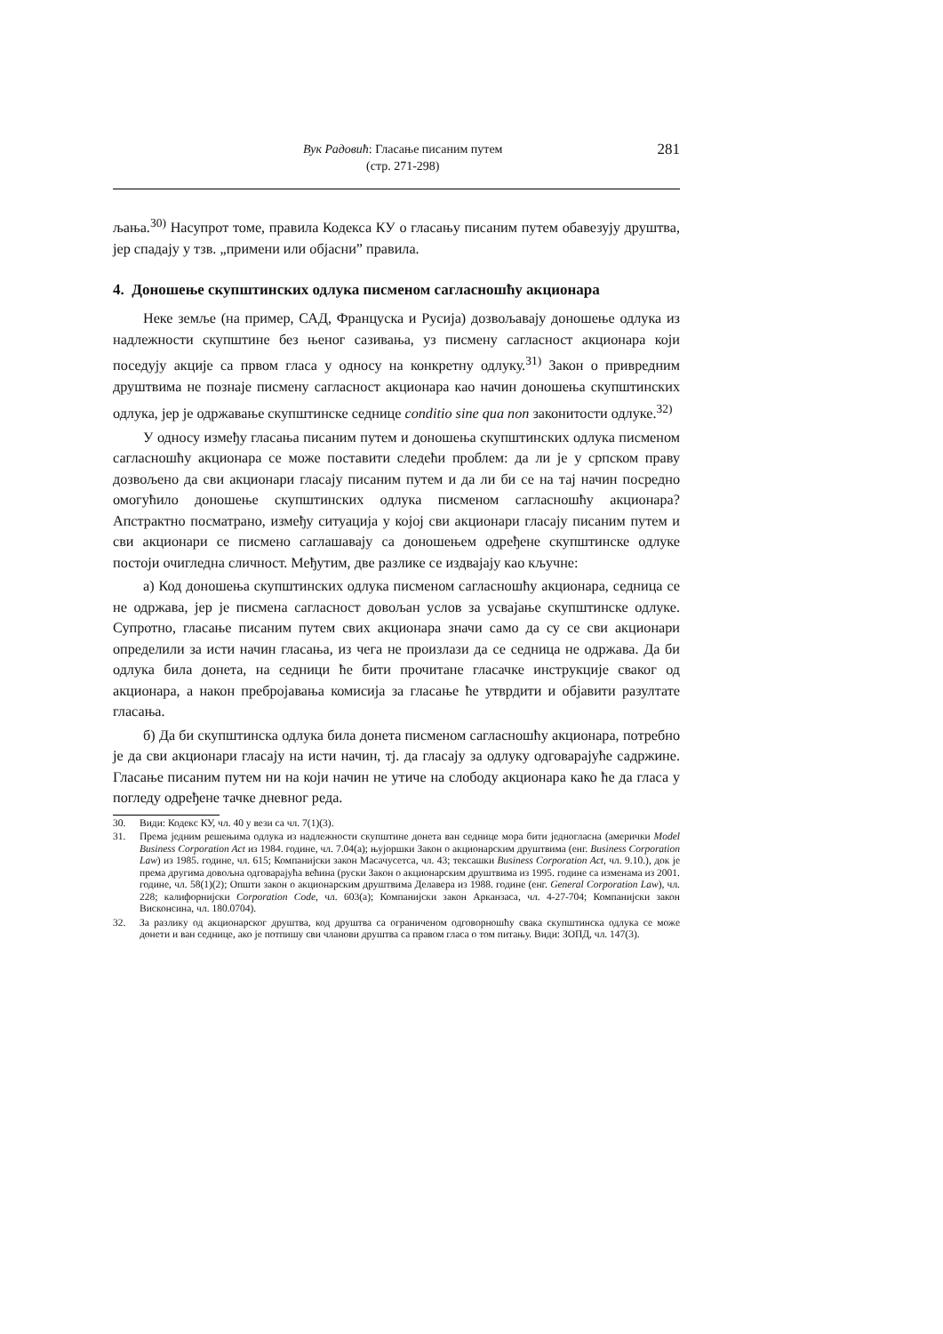Вук Радовић: Гласање писаним путем
(стр. 271-298)
281
љања.<sup>30)</sup> Насупрот томе, правила Кодекса КУ о гласању писаним путем обавезују друштва, јер спадају у тзв. „примени или објасни” правила.
4. Доношење скупштинских одлука писменом сагласношћу акционара
Неке земље (на пример, САД, Француска и Русија) дозвољавају доношење одлука из надлежности скупштине без њеног сазивања, уз писмену сагласност акционара који поседују акције са првом гласа у односу на конкретну одлуку.<sup>31)</sup> Закон о привредним друштвима не познаје писмену сагласност акционара као начин доношења скупштинских одлука, јер је одржавање скупштинске седнице conditio sine qua non законитости одлуке.<sup>32)</sup>
У односу између гласања писаним путем и доношења скупштинских одлука писменом сагласношћу акционара се може поставити следећи проблем: да ли је у српском праву дозвољено да сви акционари гласају писаним путем и да ли би се на тај начин посредно омогућило доношење скупштинских одлука писменом сагласношћу акционара? Апстрактно посматрано, између ситуација у којој сви акционари гласају писаним путем и сви акционари се писмено саглашавају са доношењем одређене скупштинске одлуке постоји очигледна сличност. Међутим, две разлике се издвајају као кључне:
а) Код доношења скупштинских одлука писменом сагласношћу акционара, седница се не одржава, јер је писмена сагласност довољан услов за усвајање скупштинске одлуке. Супротно, гласање писаним путем свих акционара значи само да су се сви акционари определили за исти начин гласања, из чега не произлази да се седница не одржава. Да би одлука била донета, на седници ће бити прочитане гласачке инструкције сваког од акционара, а након пребројавања комисија за гласање ће утврдити и објавити разултате гласања.
б) Да би скупштинска одлука била донета писменом сагласношћу акционара, потребно је да сви акционари гласају на исти начин, тј. да гласају за одлуку одговарајуће садржине. Гласање писаним путем ни на који начин не утиче на слободу акционара како ће да гласа у погледу одређене тачке дневног реда.
30. Види: Кодекс КУ, чл. 40 у вези са чл. 7(1)(3).
31. Према једним решењима одлука из надлежности скупштине донета ван седнице мора бити једногласна (амерички Model Business Corporation Act из 1984. године, чл. 7.04(а); њујоршки Закон о акционарским друштвима (енг. Business Corporation Law) из 1985. године, чл. 615; Компанијски закон Масачусетса, чл. 43; тексашки Business Corporation Act, чл. 9.10.), док је према другима довољна одговарајућа већина (руски Закон о акционарским друштвима из 1995. године са изменама из 2001. године, чл. 58(1)(2); Општи закон о акционарским друштвима Делавера из 1988. године (енг. General Corporation Law), чл. 228; калифорнијски Corporation Code, чл. 603(а); Компанијски закон Арканзаса, чл. 4-27-704; Компанијски закон Висконсина, чл. 180.0704).
32. За разлику од акционарског друштва, код друштва са ограниченом одговорношћу свака скупштинска одлука се може донети и ван седнице, ако је потпишу сви чланови друштва са правом гласа о том питању. Види: ЗОПД, чл. 147(3).